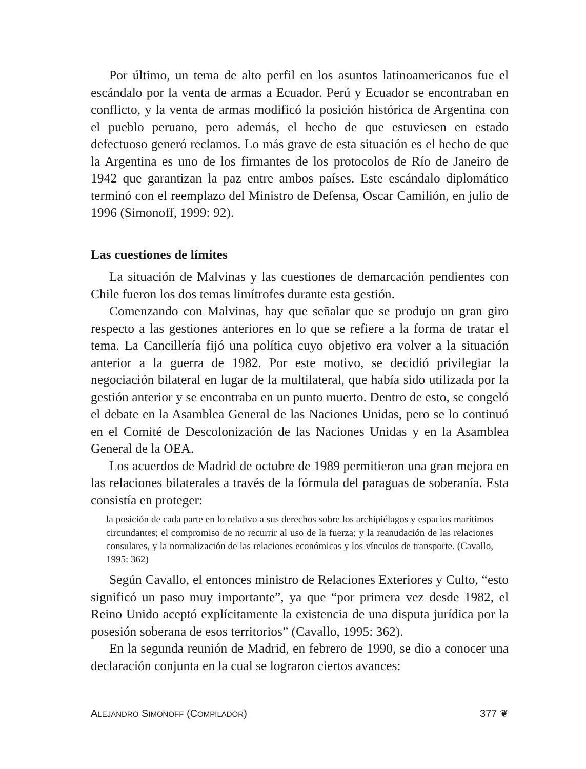Por último, un tema de alto perfil en los asuntos latinoamericanos fue el escándalo por la venta de armas a Ecuador. Perú y Ecuador se encontraban en conflicto, y la venta de armas modificó la posición histórica de Argentina con el pueblo peruano, pero además, el hecho de que estuviesen en estado defectuoso generó reclamos. Lo más grave de esta situación es el hecho de que la Argentina es uno de los firmantes de los protocolos de Río de Janeiro de 1942 que garantizan la paz entre ambos países. Este escándalo diplomático terminó con el reemplazo del Ministro de Defensa, Oscar Camilión, en julio de 1996 (Simonoff, 1999: 92).
Las cuestiones de límites
La situación de Malvinas y las cuestiones de demarcación pendientes con Chile fueron los dos temas limítrofes durante esta gestión.
Comenzando con Malvinas, hay que señalar que se produjo un gran giro respecto a las gestiones anteriores en lo que se refiere a la forma de tratar el tema. La Cancillería fijó una política cuyo objetivo era volver a la situación anterior a la guerra de 1982. Por este motivo, se decidió privilegiar la negociación bilateral en lugar de la multilateral, que había sido utilizada por la gestión anterior y se encontraba en un punto muerto. Dentro de esto, se congeló el debate en la Asamblea General de las Naciones Unidas, pero se lo continuó en el Comité de Descolonización de las Naciones Unidas y en la Asamblea General de la OEA.
Los acuerdos de Madrid de octubre de 1989 permitieron una gran mejora en las relaciones bilaterales a través de la fórmula del paraguas de soberanía. Esta consistía en proteger:
la posición de cada parte en lo relativo a sus derechos sobre los archipiélagos y espacios marítimos circundantes; el compromiso de no recurrir al uso de la fuerza; y la reanudación de las relaciones consulares, y la normalización de las relaciones económicas y los vínculos de transporte. (Cavallo, 1995: 362)
Según Cavallo, el entonces ministro de Relaciones Exteriores y Culto, “esto significó un paso muy importante”, ya que “por primera vez desde 1982, el Reino Unido aceptó explícitamente la existencia de una disputa jurídica por la posesión soberana de esos territorios” (Cavallo, 1995: 362).
En la segunda reunión de Madrid, en febrero de 1990, se dio a conocer una declaración conjunta en la cual se lograron ciertos avances:
ALEJANDRO SIMONOFF (COMPILADOR) 377 ❦